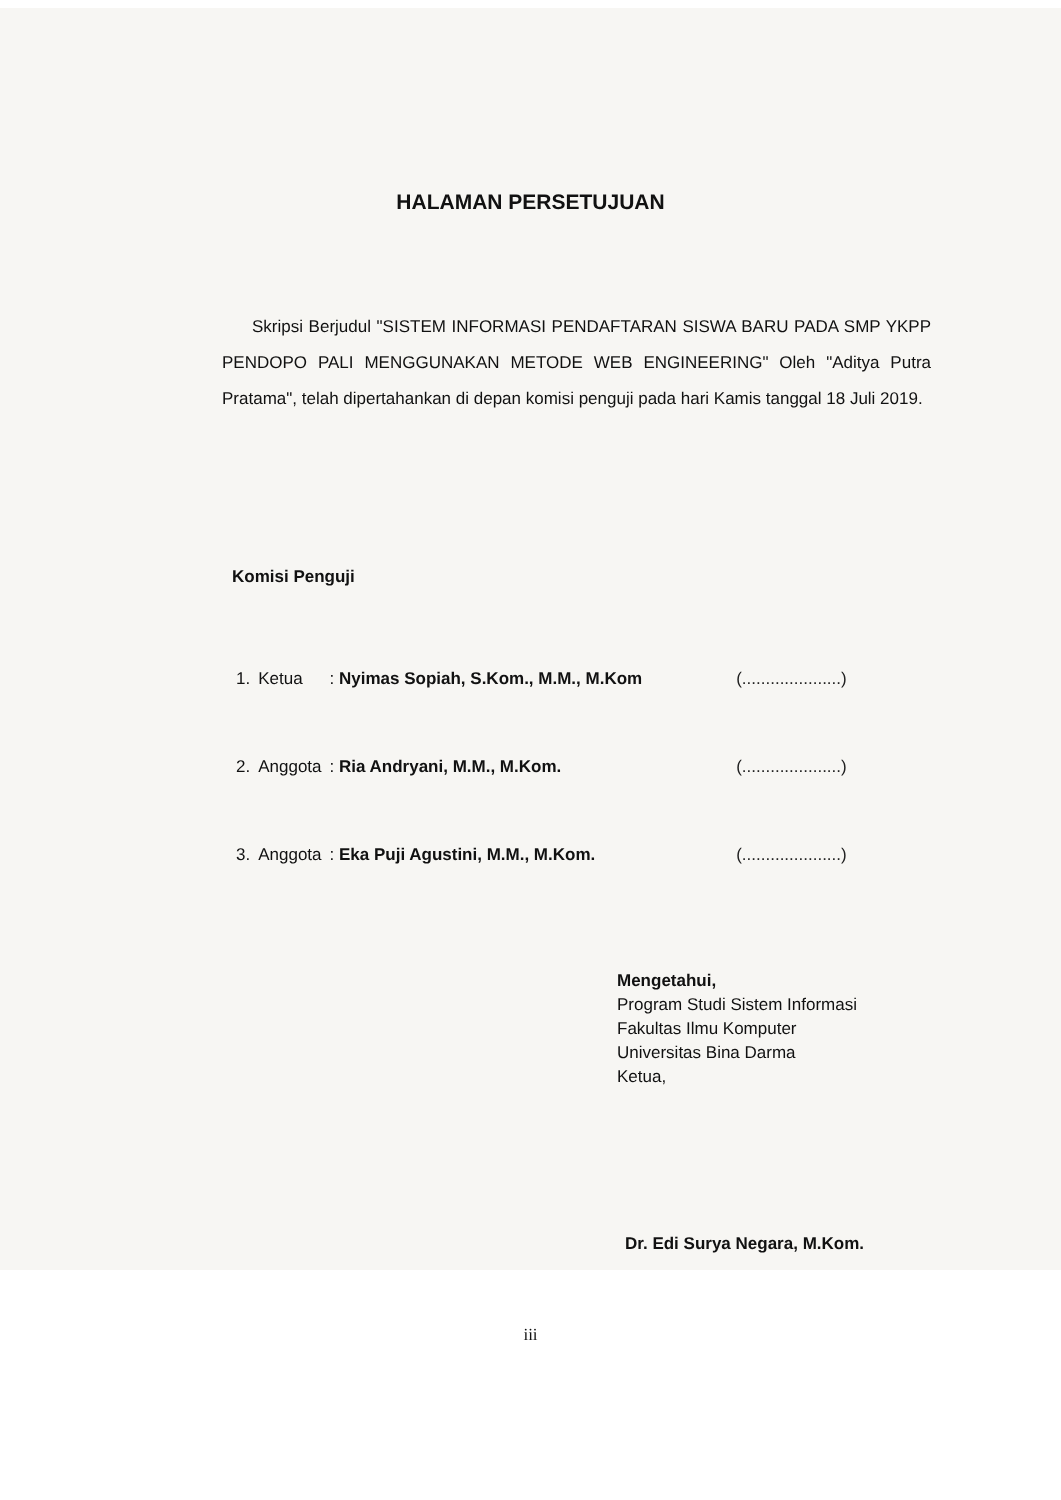HALAMAN PERSETUJUAN
Skripsi Berjudul "SISTEM INFORMASI PENDAFTARAN SISWA BARU PADA SMP YKPP PENDOPO PALI MENGGUNAKAN METODE WEB ENGINEERING" Oleh "Aditya Putra Pratama", telah dipertahankan di depan komisi penguji pada hari Kamis tanggal 18 Juli 2019.
Komisi Penguji
| 1. | Ketua | : Nyimas Sopiah, S.Kom., M.M., M.Kom | (.....................) |
| 2. | Anggota | : Ria Andryani, M.M., M.Kom. | (.....................) |
| 3. | Anggota | : Eka Puji Agustini, M.M., M.Kom. | (.....................) |
Mengetahui,
Program Studi Sistem Informasi
Fakultas Ilmu Komputer
Universitas Bina Darma
Ketua,
Dr. Edi Surya Negara, M.Kom.
iii